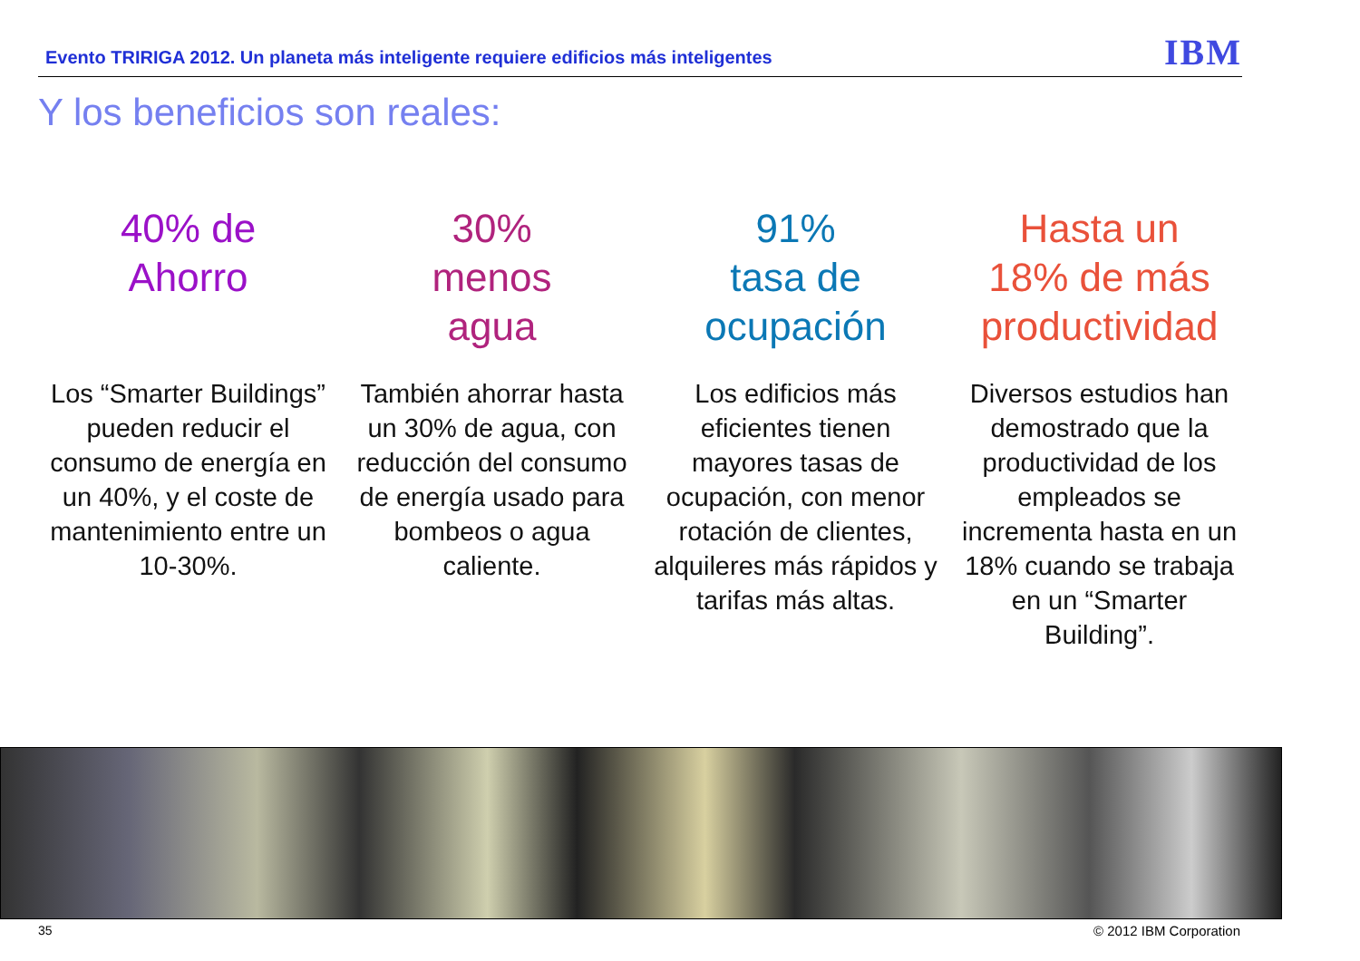Evento TRIRIGA 2012. Un planeta más inteligente requiere edificios más inteligentes
IBM
Y los beneficios son reales:
40% de
Ahorro
Los “Smarter Buildings” pueden reducir el consumo de energía en un 40%, y el coste de mantenimiento entre un 10-30%.
30%
menos
agua
También ahorrar hasta un 30% de agua, con reducción del consumo de energía usado para bombeos o agua caliente.
91%
tasa de
ocupación
Los edificios más eficientes tienen mayores tasas de ocupación, con menor rotación de clientes, alquileres más rápidos y tarifas más altas.
Hasta un
18% de más
productividad
Diversos estudios han demostrado que la productividad de los empleados se incrementa hasta en un 18% cuando se trabaja en un “Smarter Building”.
35 © 2012 IBM Corporation